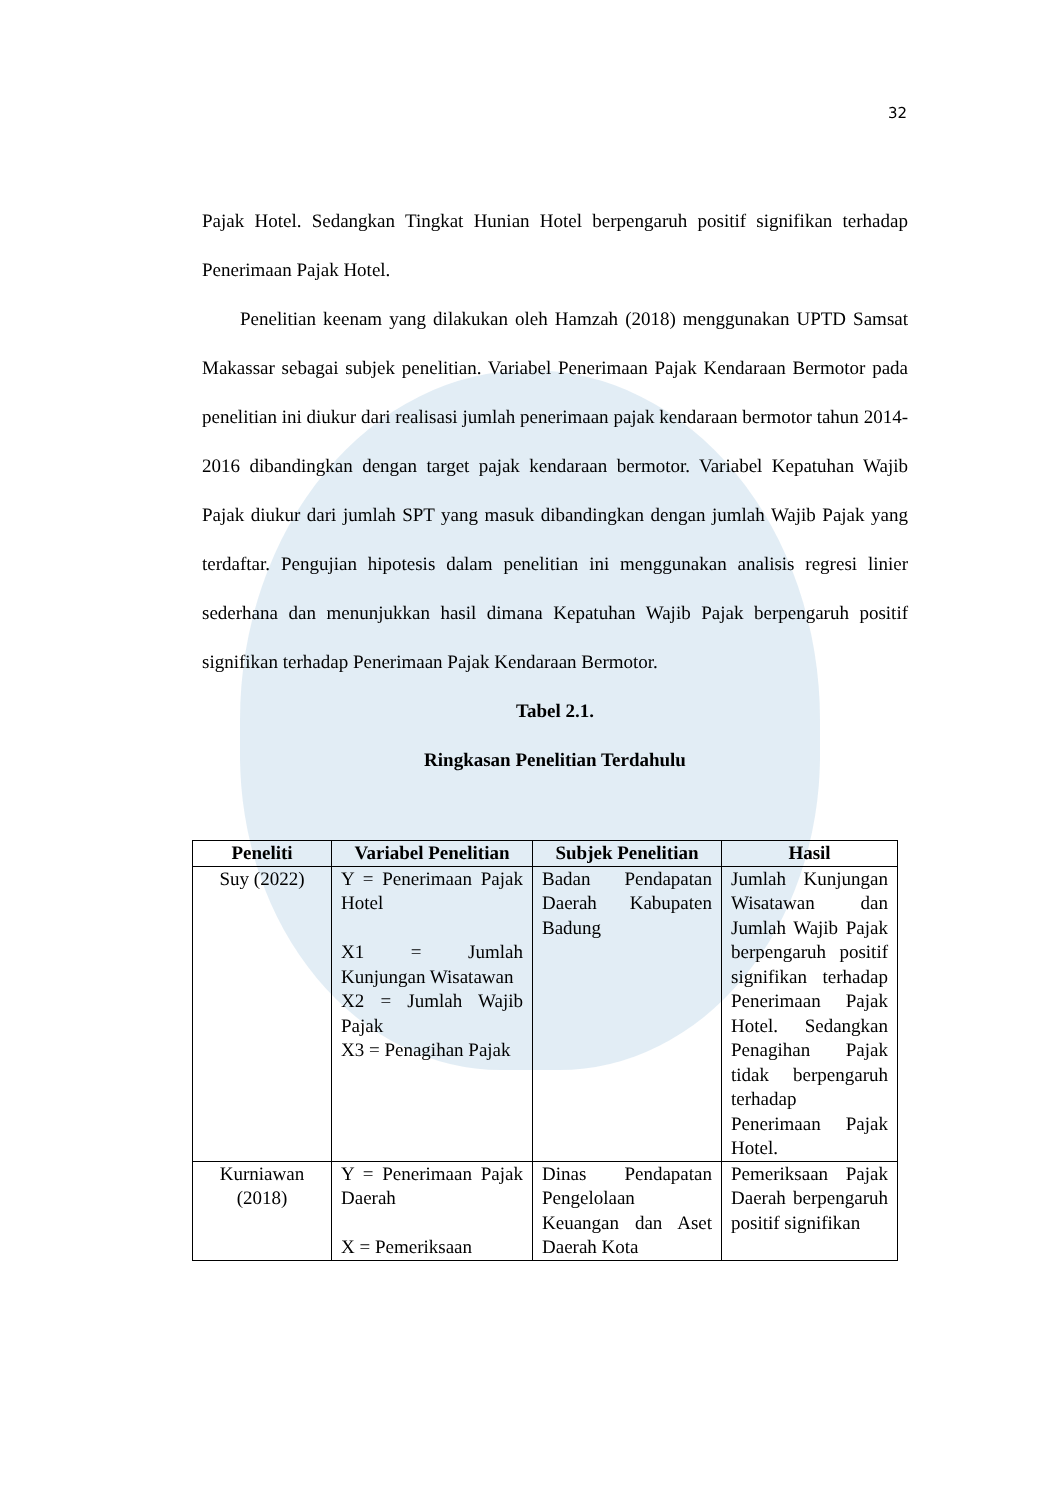32
Pajak Hotel. Sedangkan Tingkat Hunian Hotel berpengaruh positif signifikan terhadap Penerimaan Pajak Hotel.
Penelitian keenam yang dilakukan oleh Hamzah (2018) menggunakan UPTD Samsat Makassar sebagai subjek penelitian. Variabel Penerimaan Pajak Kendaraan Bermotor pada penelitian ini diukur dari realisasi jumlah penerimaan pajak kendaraan bermotor tahun 2014-2016 dibandingkan dengan target pajak kendaraan bermotor. Variabel Kepatuhan Wajib Pajak diukur dari jumlah SPT yang masuk dibandingkan dengan jumlah Wajib Pajak yang terdaftar. Pengujian hipotesis dalam penelitian ini menggunakan analisis regresi linier sederhana dan menunjukkan hasil dimana Kepatuhan Wajib Pajak berpengaruh positif signifikan terhadap Penerimaan Pajak Kendaraan Bermotor.
Tabel 2.1.
Ringkasan Penelitian Terdahulu
| Peneliti | Variabel Penelitian | Subjek Penelitian | Hasil |
| --- | --- | --- | --- |
| Suy (2022) | Y = Penerimaan Pajak Hotel X1 = Jumlah Kunjungan Wisatawan X2 = Jumlah Wajib Pajak X3 = Penagihan Pajak | Badan Pendapatan Daerah Kabupaten Badung | Jumlah Kunjungan Wisatawan dan Jumlah Wajib Pajak berpengaruh positif signifikan terhadap Penerimaan Pajak Hotel. Sedangkan Penagihan Pajak tidak berpengaruh terhadap Penerimaan Pajak Hotel. |
| Kurniawan (2018) | Y = Penerimaan Pajak Daerah X = Pemeriksaan | Dinas Pendapatan Pengelolaan Keuangan dan Aset Daerah Kota | Pemeriksaan Pajak Daerah berpengaruh positif signifikan |